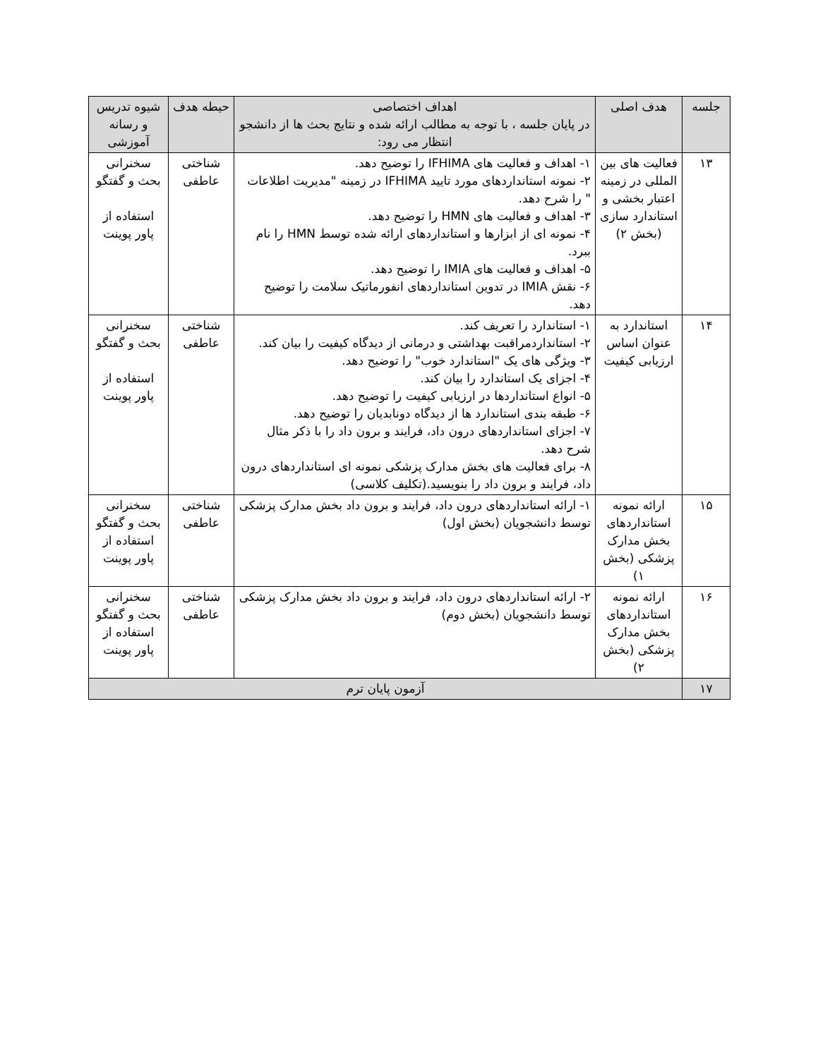| جلسه | هدف اصلی | اهداف اختصاصی در پایان جلسه ، با توجه به مطالب ارائه شده و نتایج بحث ها از دانشجو انتظار می رود: | حیطه هدف | شیوه تدریس و رسانه آموزشی |
| --- | --- | --- | --- | --- |
| ۱۳ | فعالیت های بین المللی در زمینه اعتبار بخشی و استاندارد سازی (بخش ۲) | ۱- اهداف و فعالیت های IFHIMA را توضیح دهد. ۲- نمونه استانداردهای مورد تایید IFHIMA در زمینه "مدیریت اطلاعات " را شرح دهد. ۳- اهداف و فعالیت های HMN را توضیح دهد. ۴- نمونه ای از ابزارها و استانداردهای ارائه شده توسط HMN را نام ببرد. ۵- اهداف و فعالیت های IMIA را توضیح دهد. ۶- نقش IMIA در تدوین استانداردهای انفورماتیک سلامت را توضیح دهد. | شناختی عاطفی | سخنرانی بحث و گفتگو استفاده از پاور پوینت |
| ۱۴ | استاندارد به عنوان اساس ارزیابی کیفیت | ۱- استاندارد را تعریف کند. ۲- استانداردمراقبت بهداشتی و درمانی از دیدگاه کیفیت را بیان کند. ۳- ویژگی های یک "استاندارد خوب" را توضیح دهد. ۴- اجزای یک استاندارد را بیان کند. ۵- انواع استانداردها در ارزیابی کیفیت را توضیح دهد. ۶- طبقه بندی استاندارد ها از دیدگاه دونابدیان را توضیح دهد. ۷- اجزای استانداردهای درون داد، فرایند و برون داد را با ذکر مثال شرح دهد. ۸- برای فعالیت های بخش مدارک پزشکی نمونه ای استانداردهای درون داد، فرایند و برون داد را بنویسید.(تکلیف کلاسی) | شناختی عاطفی | سخنرانی بحث و گفتگو استفاده از پاور پوینت |
| ۱۵ | ارائه نمونه استانداردهای بخش مدارک پزشکی (بخش ۱) | ۱- ارائه استانداردهای درون داد، فرایند و برون داد بخش مدارک پزشکی توسط دانشجویان (بخش اول) | شناختی عاطفی | سخنرانی بحث و گفتگو استفاده از پاور پوینت |
| ۱۶ | ارائه نمونه استانداردهای بخش مدارک پزشکی (بخش ۲) | ۲- ارائه استانداردهای درون داد، فرایند و برون داد بخش مدارک پزشکی توسط دانشجویان (بخش دوم) | شناختی عاطفی | سخنرانی بحث و گفتگو استفاده از پاور پوینت |
| ۱۷ | آزمون پایان ترم | | | |